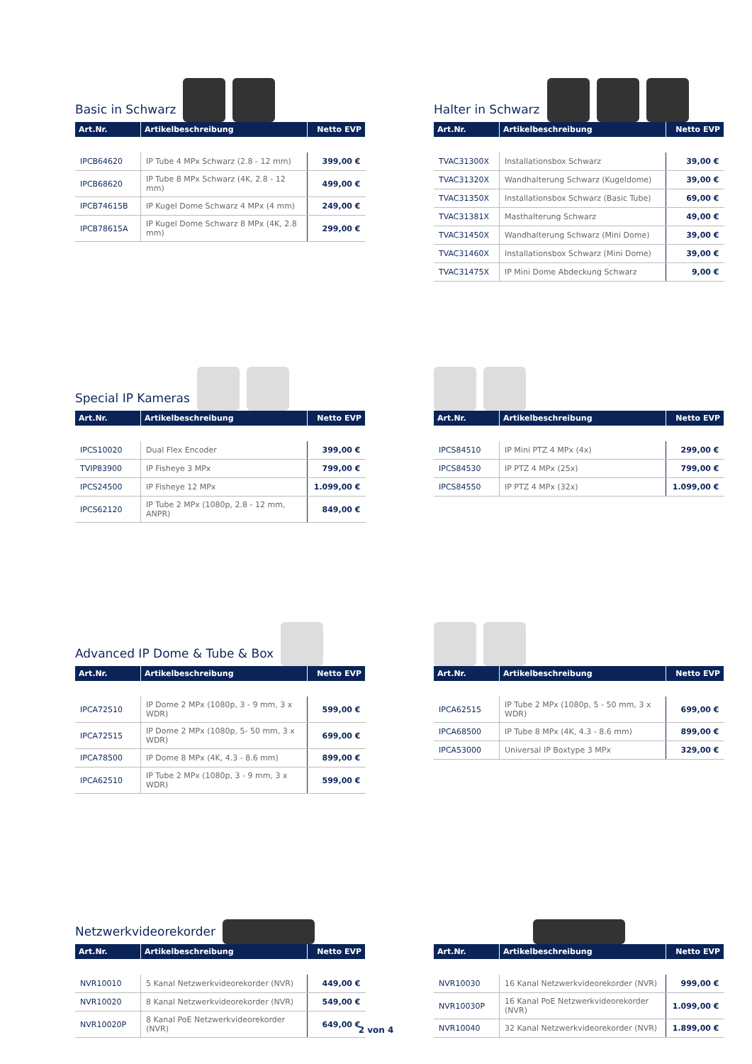Basic in Schwarz
| Art.Nr. | Artikelbeschreibung | Netto EVP |
| --- | --- | --- |
| IPCB64620 | IP Tube 4 MPx Schwarz (2.8 - 12 mm) | 399,00 € |
| IPCB68620 | IP Tube 8 MPx Schwarz (4K, 2.8 - 12 mm) | 499,00 € |
| IPCB74615B | IP Kugel Dome Schwarz 4 MPx (4 mm) | 249,00 € |
| IPCB78615A | IP Kugel Dome Schwarz 8 MPx (4K, 2.8 mm) | 299,00 € |
Halter in Schwarz
| Art.Nr. | Artikelbeschreibung | Netto EVP |
| --- | --- | --- |
| TVAC31300X | Installationsbox Schwarz | 39,00 € |
| TVAC31320X | Wandhalterung Schwarz (Kugeldome) | 39,00 € |
| TVAC31350X | Installationsbox Schwarz (Basic Tube) | 69,00 € |
| TVAC31381X | Masthalterung Schwarz | 49,00 € |
| TVAC31450X | Wandhalterung Schwarz (Mini Dome) | 39,00 € |
| TVAC31460X | Installationsbox Schwarz (Mini Dome) | 39,00 € |
| TVAC31475X | IP Mini Dome Abdeckung Schwarz | 9,00 € |
Special IP Kameras
| Art.Nr. | Artikelbeschreibung | Netto EVP |
| --- | --- | --- |
| IPCS10020 | Dual Flex Encoder | 399,00 € |
| TVIP83900 | IP Fisheye 3 MPx | 799,00 € |
| IPCS24500 | IP Fisheye 12 MPx | 1.099,00 € |
| IPCS62120 | IP Tube 2 MPx (1080p, 2.8 - 12 mm, ANPR) | 849,00 € |
| Art.Nr. | Artikelbeschreibung | Netto EVP |
| --- | --- | --- |
| IPCS84510 | IP Mini PTZ 4 MPx (4x) | 299,00 € |
| IPCS84530 | IP PTZ 4 MPx (25x) | 799,00 € |
| IPCS84550 | IP PTZ 4 MPx (32x) | 1.099,00 € |
Advanced IP Dome & Tube & Box
| Art.Nr. | Artikelbeschreibung | Netto EVP |
| --- | --- | --- |
| IPCA72510 | IP Dome 2 MPx (1080p, 3 - 9 mm, 3 x WDR) | 599,00 € |
| IPCA72515 | IP Dome 2 MPx (1080p, 5- 50 mm, 3 x WDR) | 699,00 € |
| IPCA78500 | IP Dome 8 MPx (4K, 4.3 - 8.6 mm) | 899,00 € |
| IPCA62510 | IP Tube 2 MPx (1080p, 3 - 9 mm, 3 x WDR) | 599,00 € |
| Art.Nr. | Artikelbeschreibung | Netto EVP |
| --- | --- | --- |
| IPCA62515 | IP Tube 2 MPx (1080p, 5 - 50 mm, 3 x WDR) | 699,00 € |
| IPCA68500 | IP Tube 8 MPx (4K, 4.3 - 8.6 mm) | 899,00 € |
| IPCA53000 | Universal IP Boxtype 3 MPx | 329,00 € |
Netzwerkvideorekorder
| Art.Nr. | Artikelbeschreibung | Netto EVP |
| --- | --- | --- |
| NVR10010 | 5 Kanal Netzwerkvideorekorder (NVR) | 449,00 € |
| NVR10020 | 8 Kanal Netzwerkvideorekorder (NVR) | 549,00 € |
| NVR10020P | 8 Kanal PoE Netzwerkvideorekorder (NVR) | 649,00 € |
| Art.Nr. | Artikelbeschreibung | Netto EVP |
| --- | --- | --- |
| NVR10030 | 16 Kanal Netzwerkvideorekorder (NVR) | 999,00 € |
| NVR10030P | 16 Kanal PoE Netzwerkvideorekorder (NVR) | 1.099,00 € |
| NVR10040 | 32 Kanal Netzwerkvideorekorder (NVR) | 1.899,00 € |
2 von 4